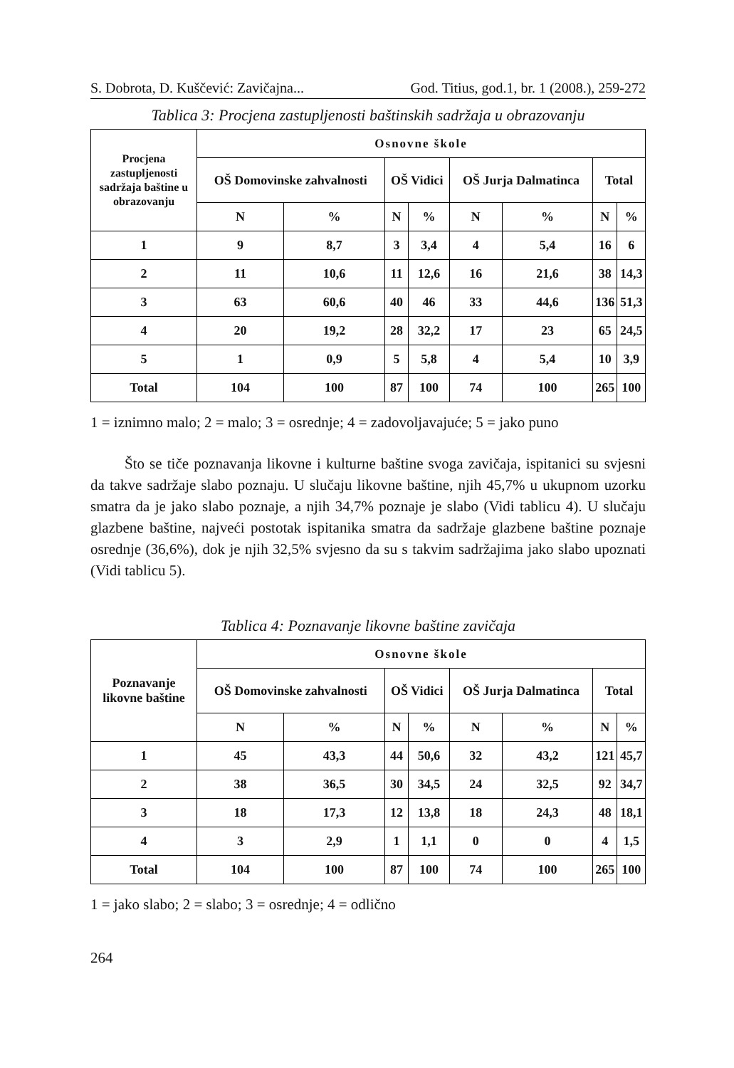S. Dobrota, D. Kuščević: Zavičajna... God. Titius, god.1, br. 1 (2008.), 259-272
Tablica 3: Procjena zastupljenosti baštinskih sadržaja u obrazovanju
| Procjena zastupljenosti sadržaja baštine u obrazovanju | Osnovne škole | | | | | | | |
| --- | --- | --- | --- | --- | --- | --- | --- | --- |
| | OŠ Domovinske zahvalnosti | | OŠ Vidici | | OŠ Jurja Dalmatinca | | Total | |
| | N | % | N | % | N | % | N | % |
| 1 | 9 | 8,7 | 3 | 3,4 | 4 | 5,4 | 16 | 6 |
| 2 | 11 | 10,6 | 11 | 12,6 | 16 | 21,6 | 38 | 14,3 |
| 3 | 63 | 60,6 | 40 | 46 | 33 | 44,6 | 136 | 51,3 |
| 4 | 20 | 19,2 | 28 | 32,2 | 17 | 23 | 65 | 24,5 |
| 5 | 1 | 0,9 | 5 | 5,8 | 4 | 5,4 | 10 | 3,9 |
| Total | 104 | 100 | 87 | 100 | 74 | 100 | 265 | 100 |
1 = iznimno malo; 2 = malo; 3 = osrednje; 4 = zadovoljavajuće; 5 = jako puno
Što se tiče poznavanja likovne i kulturne baštine svoga zavičaja, ispitanici su svjesni da takve sadržaje slabo poznaju. U slučaju likovne baštine, njih 45,7% u ukupnom uzorku smatra da je jako slabo poznaje, a njih 34,7% poznaje je slabo (Vidi tablicu 4). U slučaju glazbene baštine, najveći postotak ispitanika smatra da sadržaje glazbene baštine poznaje osrednje (36,6%), dok je njih 32,5% svjesno da su s takvim sadržajima jako slabo upoznati (Vidi tablicu 5).
Tablica 4: Poznavanje likovne baštine zavičaja
| Poznavanje likovne baštine | Osnovne škole | | | | | | | |
| --- | --- | --- | --- | --- | --- | --- | --- | --- |
| | OŠ Domovinske zahvalnosti | | OŠ Vidici | | OŠ Jurja Dalmatinca | | Total | |
| | N | % | N | % | N | % | N | % |
| 1 | 45 | 43,3 | 44 | 50,6 | 32 | 43,2 | 121 | 45,7 |
| 2 | 38 | 36,5 | 30 | 34,5 | 24 | 32,5 | 92 | 34,7 |
| 3 | 18 | 17,3 | 12 | 13,8 | 18 | 24,3 | 48 | 18,1 |
| 4 | 3 | 2,9 | 1 | 1,1 | 0 | 0 | 4 | 1,5 |
| Total | 104 | 100 | 87 | 100 | 74 | 100 | 265 | 100 |
1 = jako slabo; 2 = slabo; 3 = osrednje; 4 = odlično
264